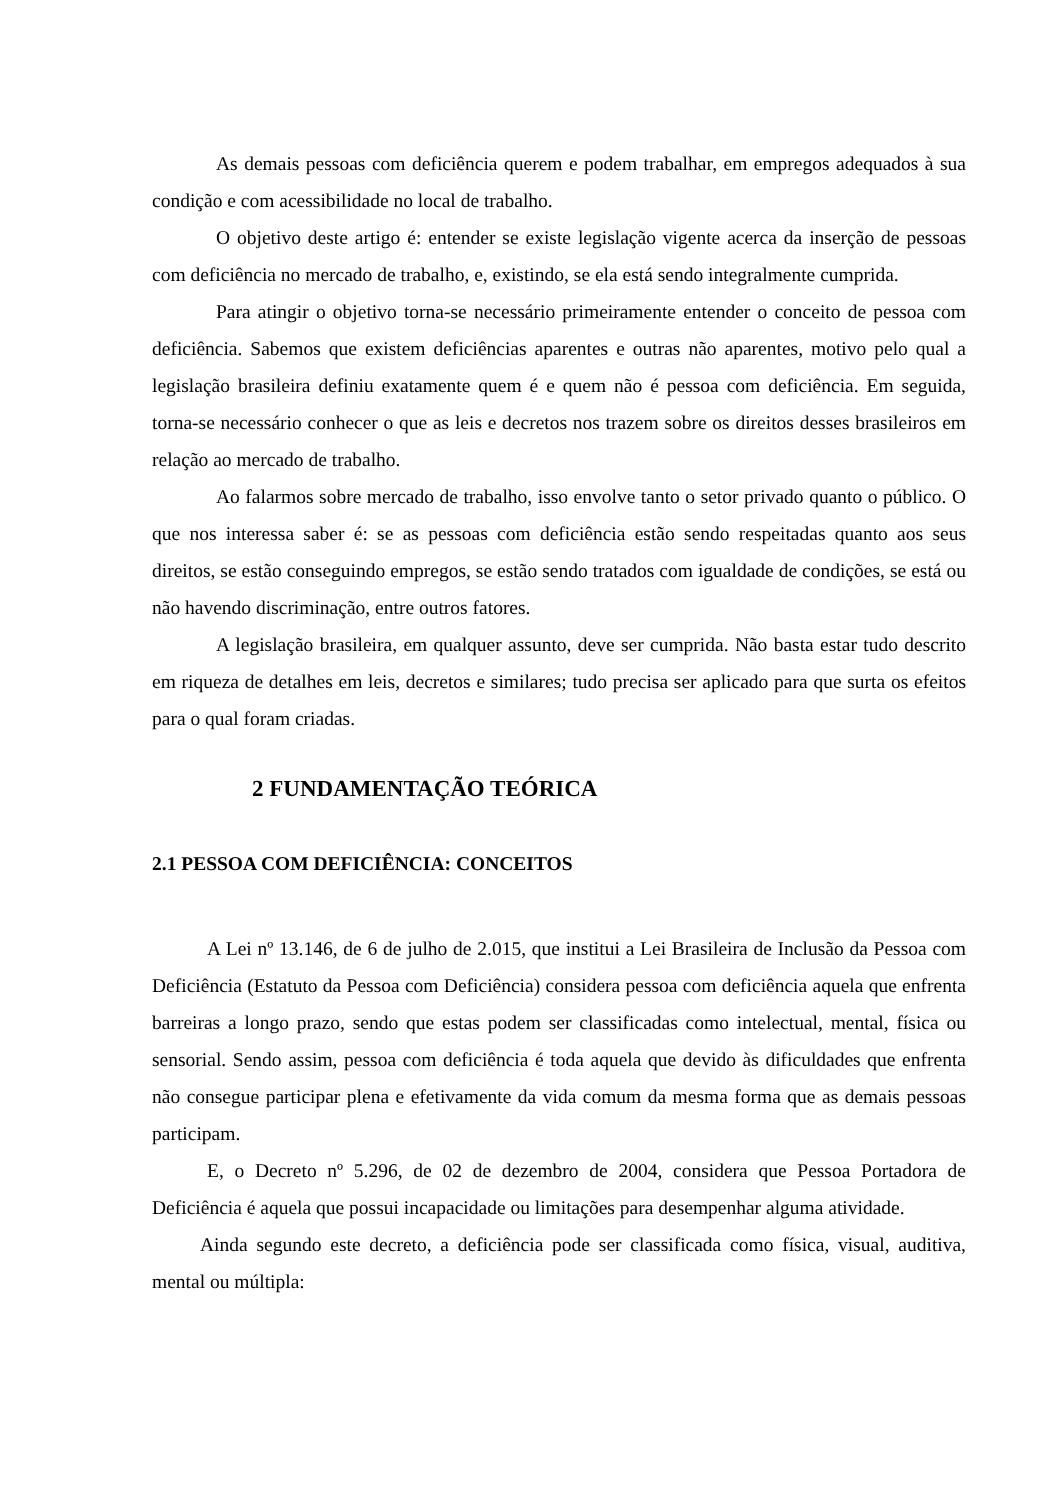As demais pessoas com deficiência querem e podem trabalhar, em empregos adequados à sua condição e com acessibilidade no local de trabalho.
O objetivo deste artigo é: entender se existe legislação vigente acerca da inserção de pessoas com deficiência no mercado de trabalho, e, existindo, se ela está sendo integralmente cumprida.
Para atingir o objetivo torna-se necessário primeiramente entender o conceito de pessoa com deficiência. Sabemos que existem deficiências aparentes e outras não aparentes, motivo pelo qual a legislação brasileira definiu exatamente quem é e quem não é pessoa com deficiência. Em seguida, torna-se necessário conhecer o que as leis e decretos nos trazem sobre os direitos desses brasileiros em relação ao mercado de trabalho.
Ao falarmos sobre mercado de trabalho, isso envolve tanto o setor privado quanto o público. O que nos interessa saber é: se as pessoas com deficiência estão sendo respeitadas quanto aos seus direitos, se estão conseguindo empregos, se estão sendo tratados com igualdade de condições, se está ou não havendo discriminação, entre outros fatores.
A legislação brasileira, em qualquer assunto, deve ser cumprida. Não basta estar tudo descrito em riqueza de detalhes em leis, decretos e similares; tudo precisa ser aplicado para que surta os efeitos para o qual foram criadas.
2 FUNDAMENTAÇÃO TEÓRICA
2.1 PESSOA COM DEFICIÊNCIA: CONCEITOS
A Lei nº 13.146, de 6 de julho de 2.015, que institui a Lei Brasileira de Inclusão da Pessoa com Deficiência (Estatuto da Pessoa com Deficiência) considera pessoa com deficiência aquela que enfrenta barreiras a longo prazo, sendo que estas podem ser classificadas como intelectual, mental, física ou sensorial. Sendo assim, pessoa com deficiência é toda aquela que devido às dificuldades que enfrenta não consegue participar plena e efetivamente da vida comum da mesma forma que as demais pessoas participam.
E, o Decreto nº 5.296, de 02 de dezembro de 2004, considera que Pessoa Portadora de Deficiência é aquela que possui incapacidade ou limitações para desempenhar alguma atividade.
Ainda segundo este decreto, a deficiência pode ser classificada como física, visual, auditiva, mental ou múltipla: